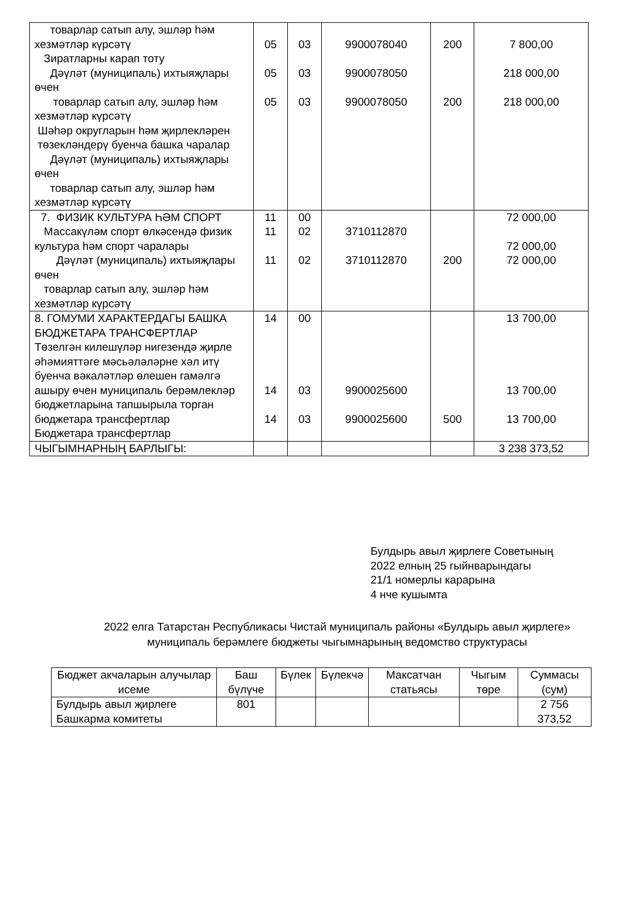| товарлар сатып алу, эшләр һәм хезмәтләр күрсәтү Зиратларны карап тоту Дәүләт (муниципаль) ихтыяҗлары өчен товарлар сатып алу, эшләр һәм хезмәтләр күрсәтү Шәһәр округларын һәм җирлекләрен төзекләндерү буенча башка чаралар Дәүләт (муниципаль) ихтыяҗлары өчен товарлар сатып алу, эшләр һәм хезмәтләр күрсәтү | 05 05 05 | 03 03 03 | 9900078040 9900078050 9900078050 | 200 200 | 7 800,00 218 000,00 218 000,00 |
| 7. ФИЗИК КУЛЬТУРА ҺӘМ СПОРТ Массакүләм спорт өлкәсендә физик культура һәм спорт чаралары Дәүләт (муниципаль) ихтыяҗлары өчен товарлар сатып алу, эшләр һәм хезмәтләр күрсәтү | 11 11 11 | 00 02 02 | 3710112870 3710112870 | 200 | 72 000,00 72 000,00 72 000,00 |
| 8. ГОМУМИ ХАРАКТЕРДАГЫ БАШКА БЮДЖЕТАРА ТРАНСФЕРТЛАР Төзелгән килешүләр нигезендә җирле әһәмияттәге мәсьәләләрне хәл итү буенча вәкаләтләр өлешен гамәлгә ашыру өчен муниципаль берәмлекләр бюджетларына тапшырыла торган бюджетара трансфертлар Бюджетара трансфертлар | 14 14 14 | 00 03 03 | 9900025600 9900025600 | 500 | 13 700,00 13 700,00 13 700,00 |
| ЧЫГЫМНАРНЫҢ БАРЛЫГЫ: | | | | | 3 238 373,52 |
Булдырь авыл җирлеге Советының
2022 елның 25 гыйнварындагы
21/1 номерлы карарына
4 нче кушымта
2022 елга Татарстан Республикасы Чистай муниципаль районы «Булдырь авыл җирлеге» муниципаль берәмлеге бюджеты чыгымнарының ведомство структурасы
| Бюджет акчаларын алучылар исеме | Баш бүлүче | Бүлек | Бүлекчә | Максатчан статьясы | Чыгым төре | Суммасы (сум) |
| --- | --- | --- | --- | --- | --- | --- |
| Булдырь авыл җирлеге Башкарма комитеты | 801 | | | | | 2 756 373,52 |